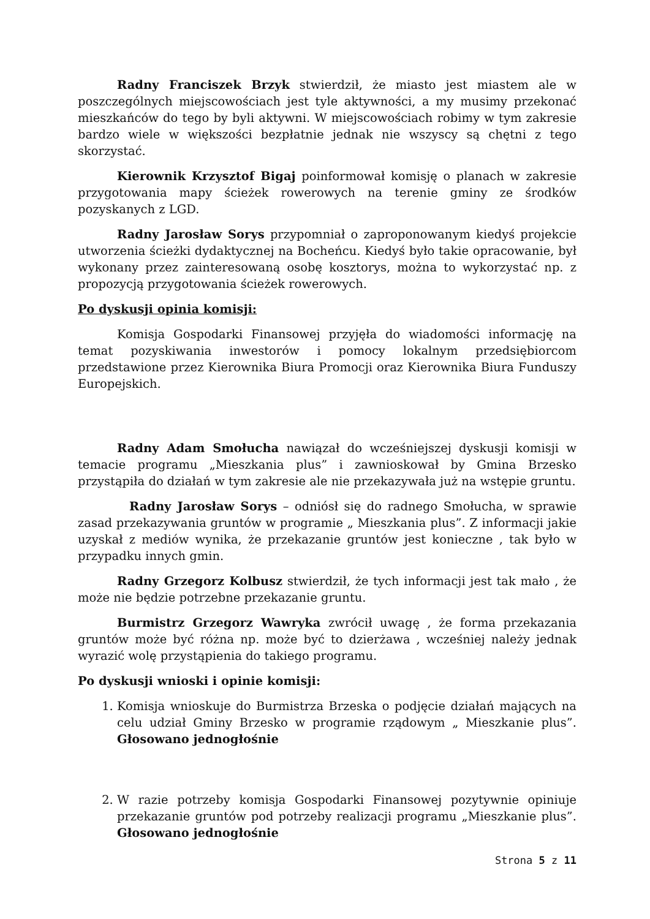Radny Franciszek Brzyk stwierdził, że miasto jest miastem ale w poszczególnych miejscowościach jest tyle aktywności, a my musimy przekonać mieszkańców do tego by byli aktywni. W miejscowościach robimy w tym zakresie bardzo wiele w większości bezpłatnie jednak nie wszyscy są chętni z tego skorzystać.
Kierownik Krzysztof Bigaj poinformował komisję o planach w zakresie przygotowania mapy ścieżek rowerowych na terenie gminy ze środków pozyskanych z LGD.
Radny Jarosław Sorys przypomniał o zaproponowanym kiedyś projekcie utworzenia ścieżki dydaktycznej na Bocheńcu. Kiedyś było takie opracowanie, był wykonany przez zainteresowaną osobę kosztorys, można to wykorzystać np. z propozycją przygotowania ścieżek rowerowych.
Po dyskusji opinia komisji:
Komisja Gospodarki Finansowej przyjęła do wiadomości informację na temat pozyskiwania inwestorów i pomocy lokalnym przedsiębiorcom przedstawione przez Kierownika Biura Promocji oraz Kierownika Biura Funduszy Europejskich.
Radny Adam Smołucha nawiązał do wcześniejszej dyskusji komisji w temacie programu „Mieszkania plus” i zawnioskował by Gmina Brzesko przystąpiła do działań w tym zakresie ale nie przekazywała już na wstępie gruntu.
Radny Jarosław Sorys – odniósł się do radnego Smołucha, w sprawie zasad przekazywania gruntów w programie „ Mieszkania plus”. Z informacji jakie uzyskał z mediów wynika, że przekazanie gruntów jest konieczne , tak było w przypadku innych gmin.
Radny Grzegorz Kolbusz stwierdził, że tych informacji jest tak mało , że może nie będzie potrzebne przekazanie gruntu.
Burmistrz Grzegorz Wawryka zwrócił uwagę , że forma przekazania gruntów może być różna np. może być to dzierżawa , wcześniej należy jednak wyrazić wolę przystąpienia do takiego programu.
Po dyskusji wnioski i opinie komisji:
1. Komisja wnioskuje do Burmistrza Brzeska o podjęcie działań mających na celu udział Gminy Brzesko w programie rządowym „ Mieszkanie plus”. Głosowano jednogłośnie
2. W razie potrzeby komisja Gospodarki Finansowej pozytywnie opiniuje przekazanie gruntów pod potrzeby realizacji programu „Mieszkanie plus”. Głosowano jednogłośnie
Strona 5 z 11